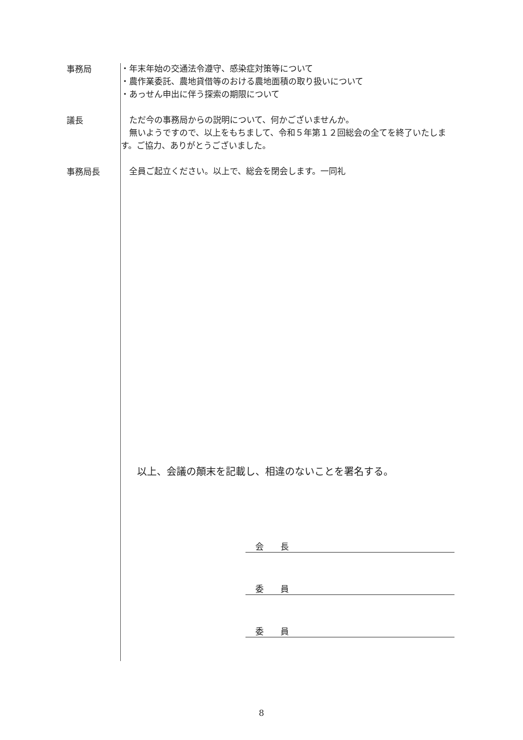事務局
・年末年始の交通法令遵守、感染症対策等について
・農作業委託、農地貸借等のおける農地面積の取り扱いについて
・あっせん申出に伴う探索の期限について
議長
　ただ今の事務局からの説明について、何かございませんか。
　無いようですので、以上をもちまして、令和５年第１２回総会の全てを終了いたします。ご協力、ありがとうございました。
事務局長
　全員ご起立ください。以上で、総会を閉会します。一同礼
以上、会議の顛末を記載し、相違のないことを署名する。
会　　長
委　　員
委　　員
8